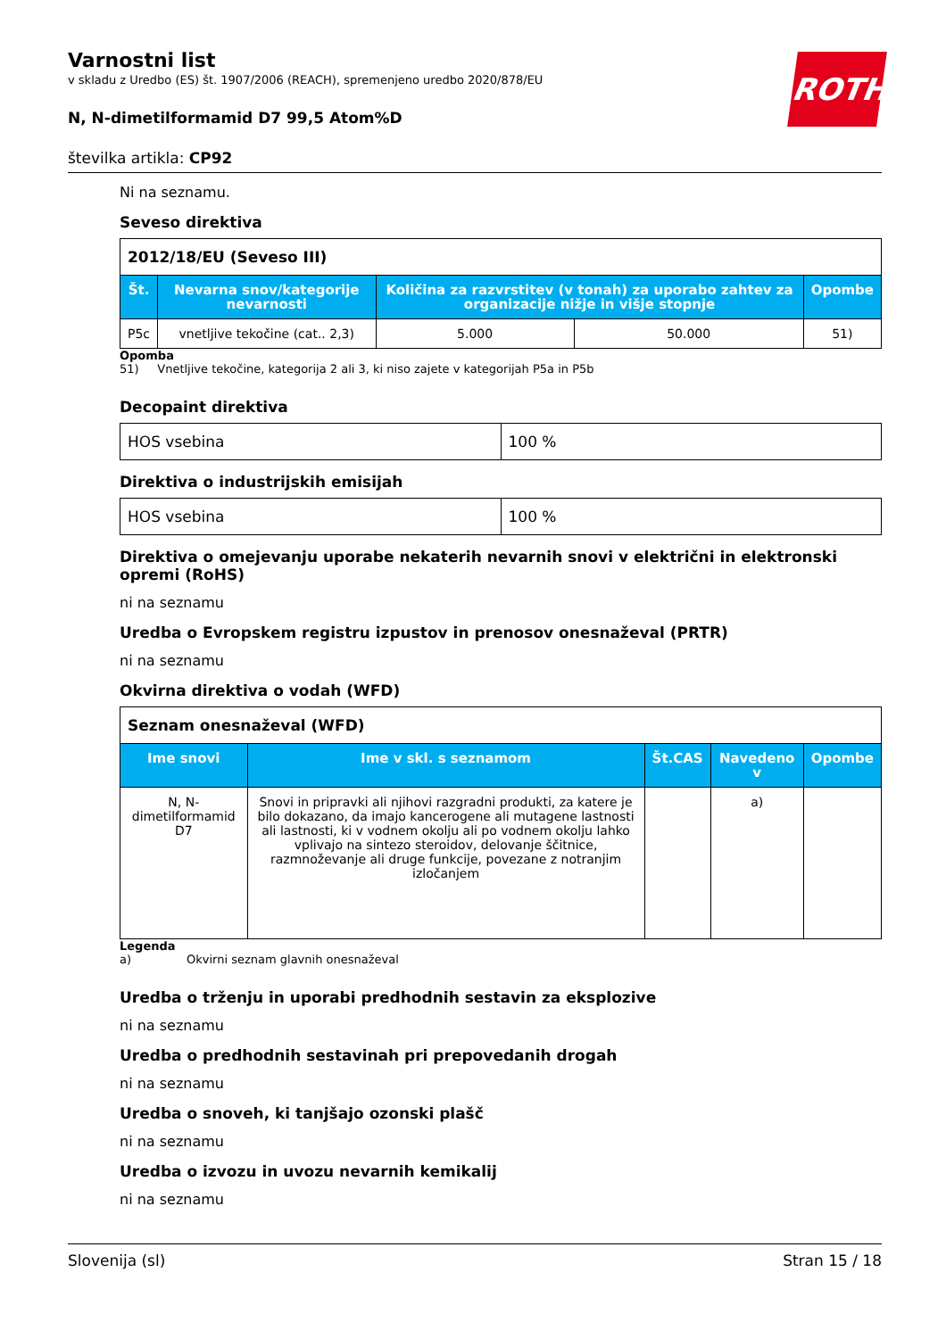ROTH
Varnostni list
v skladu z Uredbo (ES) št. 1907/2006 (REACH), spremenjeno uredbo 2020/878/EU
N, N-dimetilformamid D7 99,5 Atom%D
številka artikla: CP92
Ni na seznamu.
Seveso direktiva
| 2012/18/EU (Seveso III) | | | | |
| Št. | Nevarna snov/kategorije nevarnosti | Količina za razvrstitev (v tonah) za uporabo zahtev za organizacije nižje in višje stopnje | | Opombe |
| P5c | vnetljive tekočine (cat.. 2,3) | 5.000 | 50.000 | 51) |
Opomba
51) Vnetljive tekočine, kategorija 2 ali 3, ki niso zajete v kategorijah P5a in P5b
Decopaint direktiva
| HOS vsebina | 100 % |
Direktiva o industrijskih emisijah
| HOS vsebina | 100 % |
Direktiva o omejevanju uporabe nekaterih nevarnih snovi v električni in elektronski opremi (RoHS)
ni na seznamu
Uredba o Evropskem registru izpustov in prenosov onesnaževal (PRTR)
ni na seznamu
Okvirna direktiva o vodah (WFD)
| Seznam onesnaževal (WFD) | | | | |
| Ime snovi | Ime v skl. s seznamom | Št.CAS | Navedeno v | Opombe |
| N, N-dimetilformamid D7 | Snovi in pripravki ali njihovi razgradni produkti, za katere je bilo dokazano, da imajo kancerogene ali mutagene lastnosti ali lastnosti, ki v vodnem okolju ali po vodnem okolju lahko vplivajo na sintezo steroidov, delovanje ščitnice, razmnoževanje ali druge funkcije, povezane z notranjim izločanjem | | a) | |
Legenda
a) Okvirni seznam glavnih onesnaževal
Uredba o trženju in uporabi predhodnih sestavin za eksplozive
ni na seznamu
Uredba o predhodnih sestavinah pri prepovedanih drogah
ni na seznamu
Uredba o snoveh, ki tanjšajo ozonski plašč
ni na seznamu
Uredba o izvozu in uvozu nevarnih kemikalij
ni na seznamu
Slovenija (sl) Stran 15 / 18